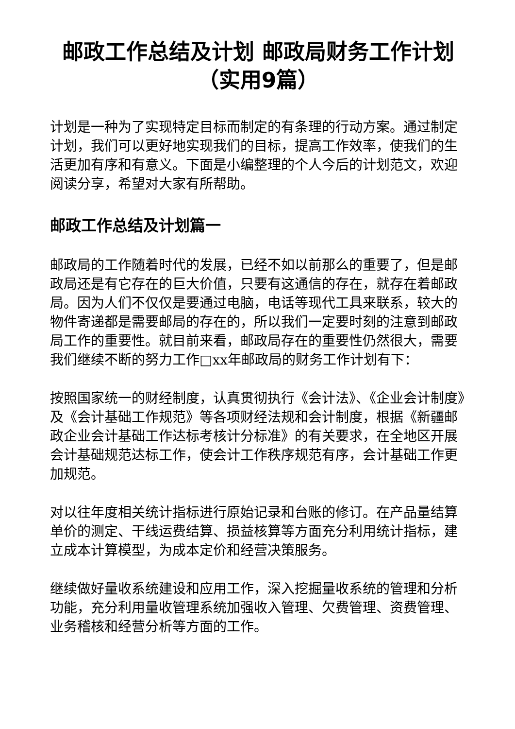邮政工作总结及计划 邮政局财务工作计划（实用9篇）
计划是一种为了实现特定目标而制定的有条理的行动方案。通过制定计划，我们可以更好地实现我们的目标，提高工作效率，使我们的生活更加有序和有意义。下面是小编整理的个人今后的计划范文，欢迎阅读分享，希望对大家有所帮助。
邮政工作总结及计划篇一
邮政局的工作随着时代的发展，已经不如以前那么的重要了，但是邮政局还是有它存在的巨大价值，只要有这通信的存在，就存在着邮政局。因为人们不仅仅是要通过电脑，电话等现代工具来联系，较大的物件寄递都是需要邮局的存在的，所以我们一定要时刻的注意到邮政局工作的重要性。就目前来看，邮政局存在的重要性仍然很大，需要我们继续不断的努力工作□xx年邮政局的财务工作计划有下：
按照国家统一的财经制度，认真贯彻执行《会计法》、《企业会计制度》及《会计基础工作规范》等各项财经法规和会计制度，根据《新疆邮政企业会计基础工作达标考核计分标准》的有关要求，在全地区开展会计基础规范达标工作，使会计工作秩序规范有序，会计基础工作更加规范。
对以往年度相关统计指标进行原始记录和台账的修订。在产品量结算单价的测定、干线运费结算、损益核算等方面充分利用统计指标，建立成本计算模型，为成本定价和经营决策服务。
继续做好量收系统建设和应用工作，深入挖掘量收系统的管理和分析功能，充分利用量收管理系统加强收入管理、欠费管理、资费管理、业务稽核和经营分析等方面的工作。